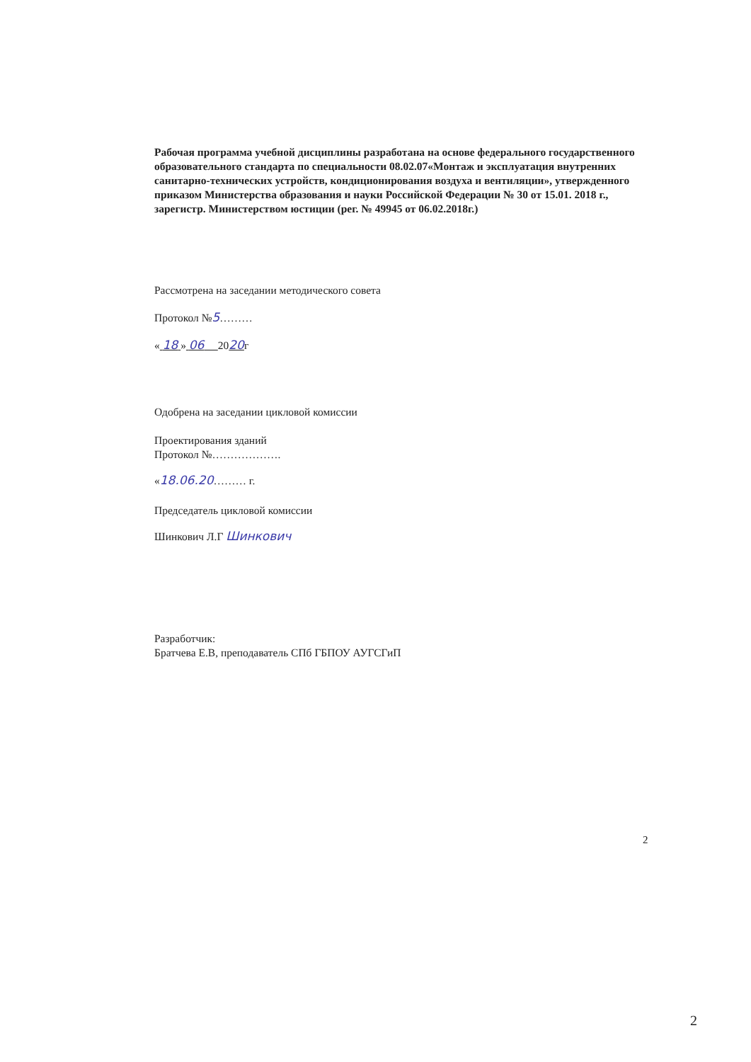Рабочая программа учебной дисциплины разработана на основе федерального государственного образовательного стандарта по специальности 08.02.07«Монтаж и эксплуатация внутренних санитарно-технических устройств, кондиционирования воздуха и вентиляции», утвержденного приказом Министерства образования и науки Российской Федерации № 30 от 15.01. 2018 г., зарегистр. Министерством юстиции (рег. № 49945 от 06.02.2018г.)
Рассмотрена на заседании методического совета
Протокол №5………
« 18 » 06 2020г
Одобрена на заседании цикловой комиссии
Проектирования зданий
Протокол №……………….
«18.06.20……… г.
Председатель цикловой комиссии
Шинкович Л.Г Шинкович
Разработчик:
Братчева Е.В, преподаватель СПб ГБПОУ АУГСГиП
2
2